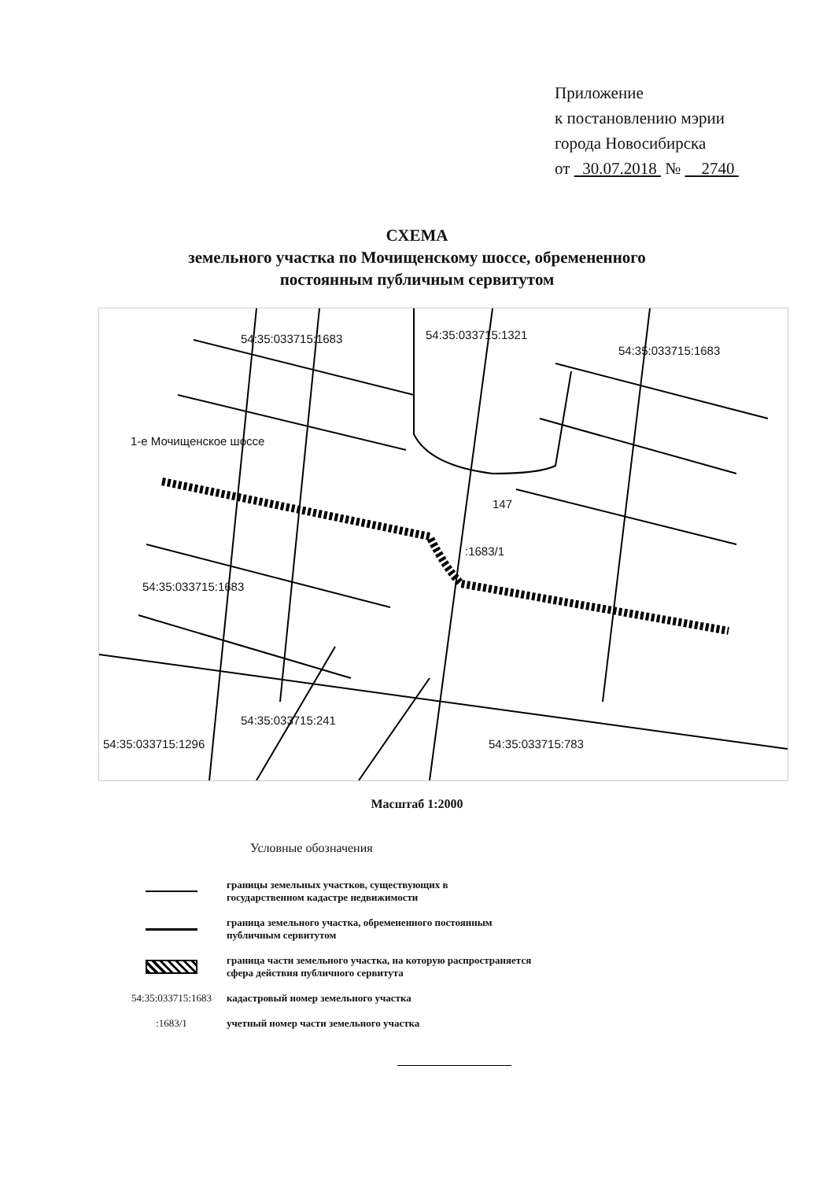Приложение
к постановлению мэрии
города Новосибирска
от 30.07.2018 № 2740
СХЕМА
земельного участка по Мочищенскому шоссе, обремененного
постоянным публичным сервитутом
54:35:033715:1683 54:35:033715:1321
54:35:033715:1683
1-е Мочищенское шоссе
147
:1683/1
54:35:033715:1683
54:35:033715:241
54:35:033715:1296 54:35:033715:783
Масштаб 1:2000
Условные обозначения
границы земельных участков, существующих в
государственном кадастре недвижимости
граница земельного участка, обремененного постоянным
публичным сервитутом
граница части земельного участка, на которую распространяется
сфера действия публичного сервитута
54:35:033715:1683
кадастровый номер земельного участка
:1683/1
учетный номер части земельного участка